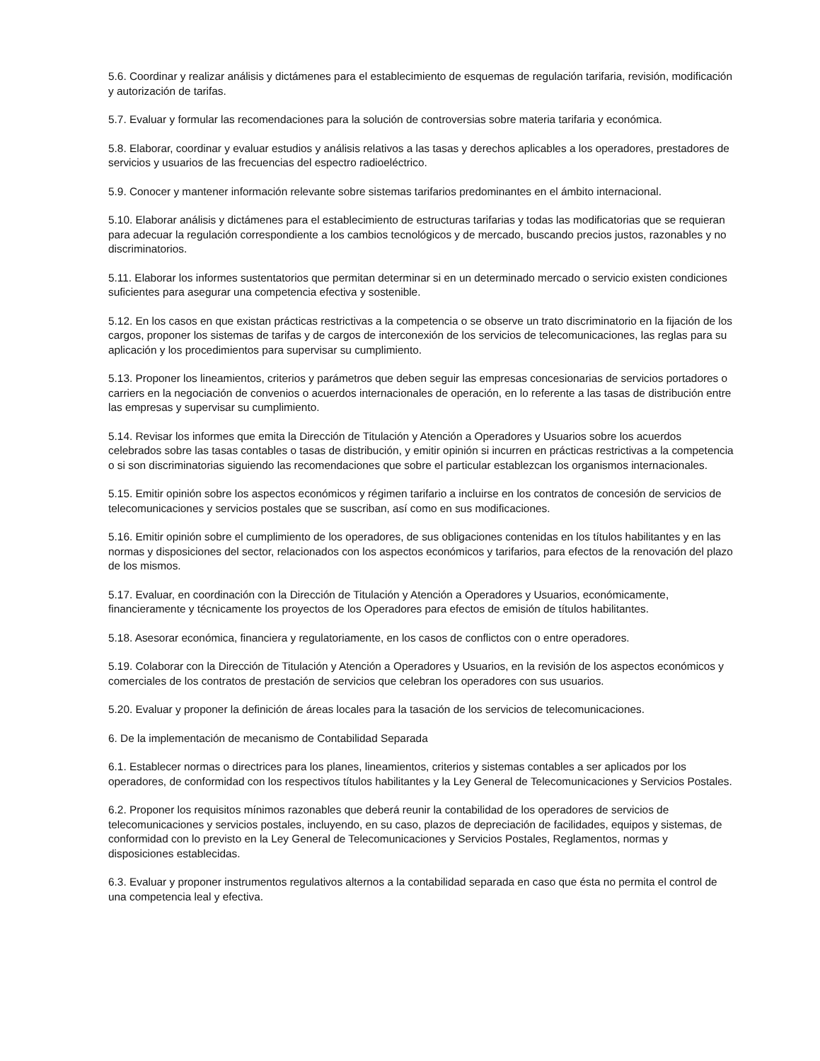5.6. Coordinar y realizar análisis y dictámenes para el establecimiento de esquemas de regulación tarifaria, revisión, modificación y autorización de tarifas.
5.7. Evaluar y formular las recomendaciones para la solución de controversias sobre materia tarifaria y económica.
5.8. Elaborar, coordinar y evaluar estudios y análisis relativos a las tasas y derechos aplicables a los operadores, prestadores de servicios y usuarios de las frecuencias del espectro radioeléctrico.
5.9. Conocer y mantener información relevante sobre sistemas tarifarios predominantes en el ámbito internacional.
5.10. Elaborar análisis y dictámenes para el establecimiento de estructuras tarifarias y todas las modificatorias que se requieran para adecuar la regulación correspondiente a los cambios tecnológicos y de mercado, buscando precios justos, razonables y no discriminatorios.
5.11. Elaborar los informes sustentatorios que permitan determinar si en un determinado mercado o servicio existen condiciones suficientes para asegurar una competencia efectiva y sostenible.
5.12. En los casos en que existan prácticas restrictivas a la competencia o se observe un trato discriminatorio en la fijación de los cargos, proponer los sistemas de tarifas y de cargos de interconexión de los servicios de telecomunicaciones, las reglas para su aplicación y los procedimientos para supervisar su cumplimiento.
5.13. Proponer los lineamientos, criterios y parámetros que deben seguir las empresas concesionarias de servicios portadores o carriers en la negociación de convenios o acuerdos internacionales de operación, en lo referente a las tasas de distribución entre las empresas y supervisar su cumplimiento.
5.14. Revisar los informes que emita la Dirección de Titulación y Atención a Operadores y Usuarios sobre los acuerdos celebrados sobre las tasas contables o tasas de distribución, y emitir opinión si incurren en prácticas restrictivas a la competencia o si son discriminatorias siguiendo las recomendaciones que sobre el particular establezcan los organismos internacionales.
5.15. Emitir opinión sobre los aspectos económicos y régimen tarifario a incluirse en los contratos de concesión de servicios de telecomunicaciones y servicios postales que se suscriban, así como en sus modificaciones.
5.16. Emitir opinión sobre el cumplimiento de los operadores, de sus obligaciones contenidas en los títulos habilitantes y en las normas y disposiciones del sector, relacionados con los aspectos económicos y tarifarios, para efectos de la renovación del plazo de los mismos.
5.17. Evaluar, en coordinación con la Dirección de Titulación y Atención a Operadores y Usuarios, económicamente, financieramente y técnicamente los proyectos de los Operadores para efectos de emisión de títulos habilitantes.
5.18. Asesorar económica, financiera y regulatoriamente, en los casos de conflictos con o entre operadores.
5.19. Colaborar con la Dirección de Titulación y Atención a Operadores y Usuarios, en la revisión de los aspectos económicos y comerciales de los contratos de prestación de servicios que celebran los operadores con sus usuarios.
5.20. Evaluar y proponer la definición de áreas locales para la tasación de los servicios de telecomunicaciones.
6. De la implementación de mecanismo de Contabilidad Separada
6.1. Establecer normas o directrices para los planes, lineamientos, criterios y sistemas contables a ser aplicados por los operadores, de conformidad con los respectivos títulos habilitantes y la Ley General de Telecomunicaciones y Servicios Postales.
6.2. Proponer los requisitos mínimos razonables que deberá reunir la contabilidad de los operadores de servicios de telecomunicaciones y servicios postales, incluyendo, en su caso, plazos de depreciación de facilidades, equipos y sistemas, de conformidad con lo previsto en la Ley General de Telecomunicaciones y Servicios Postales, Reglamentos, normas y disposiciones establecidas.
6.3. Evaluar y proponer instrumentos regulativos alternos a la contabilidad separada en caso que ésta no permita el control de una competencia leal y efectiva.